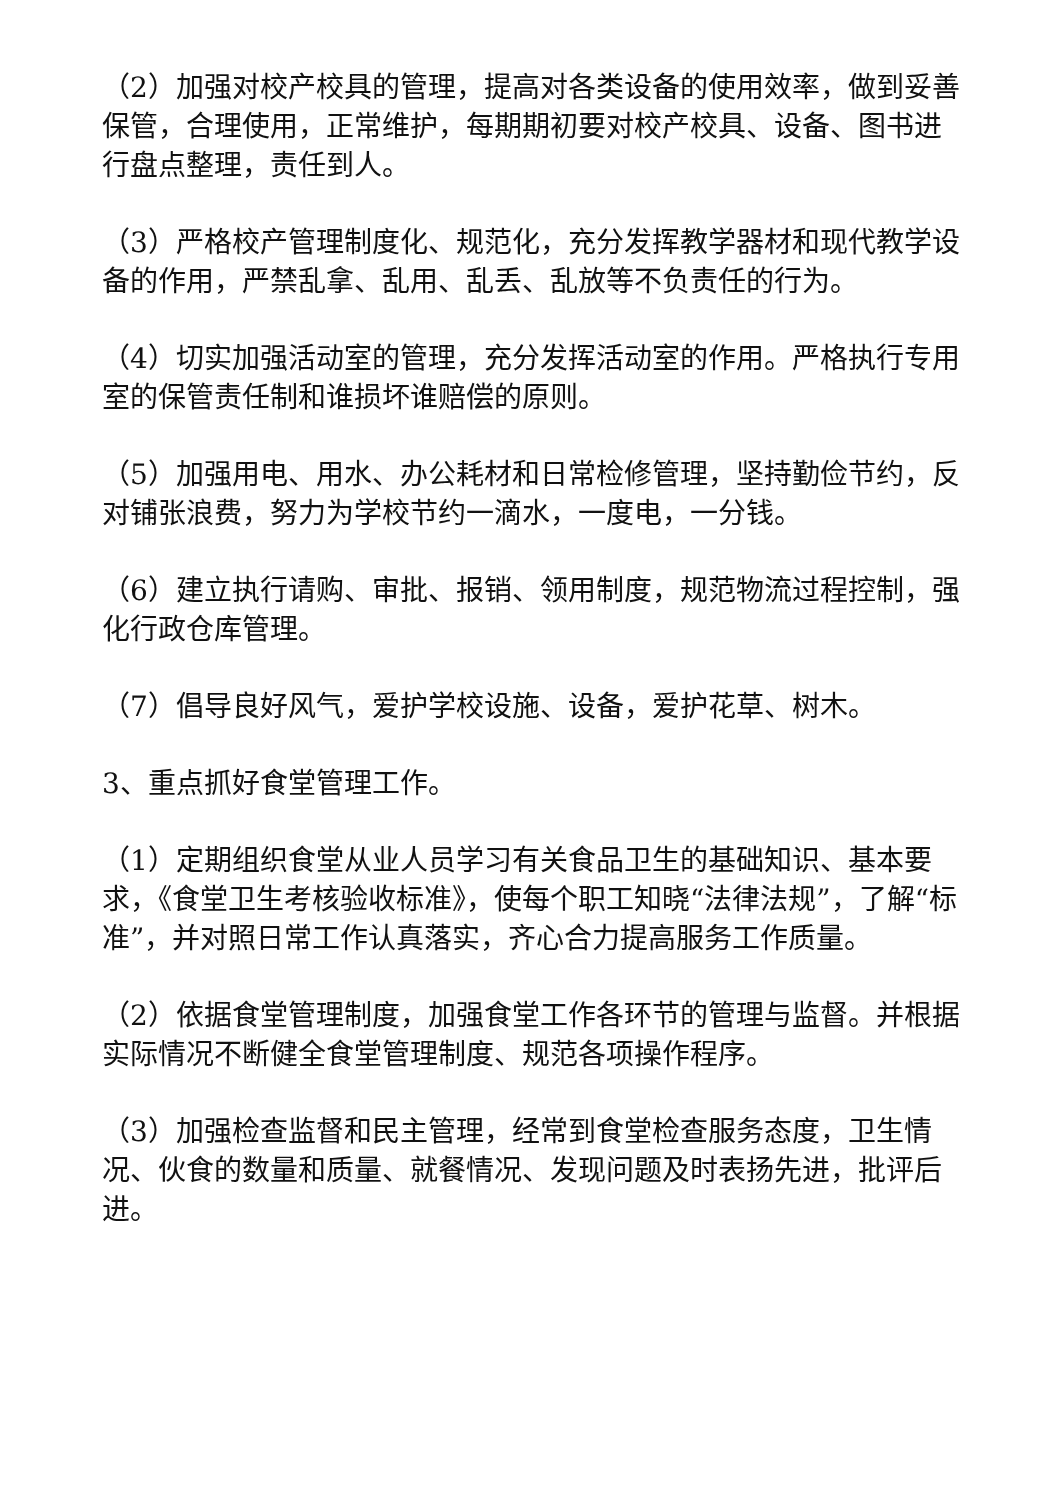（2）加强对校产校具的管理，提高对各类设备的使用效率，做到妥善保管，合理使用，正常维护，每期期初要对校产校具、设备、图书进行盘点整理，责任到人。
（3）严格校产管理制度化、规范化，充分发挥教学器材和现代教学设备的作用，严禁乱拿、乱用、乱丢、乱放等不负责任的行为。
（4）切实加强活动室的管理，充分发挥活动室的作用。严格执行专用室的保管责任制和谁损坏谁赔偿的原则。
（5）加强用电、用水、办公耗材和日常检修管理，坚持勤俭节约，反对铺张浪费，努力为学校节约一滴水，一度电，一分钱。
（6）建立执行请购、审批、报销、领用制度，规范物流过程控制，强化行政仓库管理。
（7）倡导良好风气，爱护学校设施、设备，爱护花草、树木。
3、重点抓好食堂管理工作。
（1）定期组织食堂从业人员学习有关食品卫生的基础知识、基本要求，《食堂卫生考核验收标准》，使每个职工知晓“法律法规”，了解“标准”，并对照日常工作认真落实，齐心合力提高服务工作质量。
（2）依据食堂管理制度，加强食堂工作各环节的管理与监督。并根据实际情况不断健全食堂管理制度、规范各项操作程序。
（3）加强检查监督和民主管理，经常到食堂检查服务态度，卫生情况、伙食的数量和质量、就餐情况、发现问题及时表扬先进，批评后进。